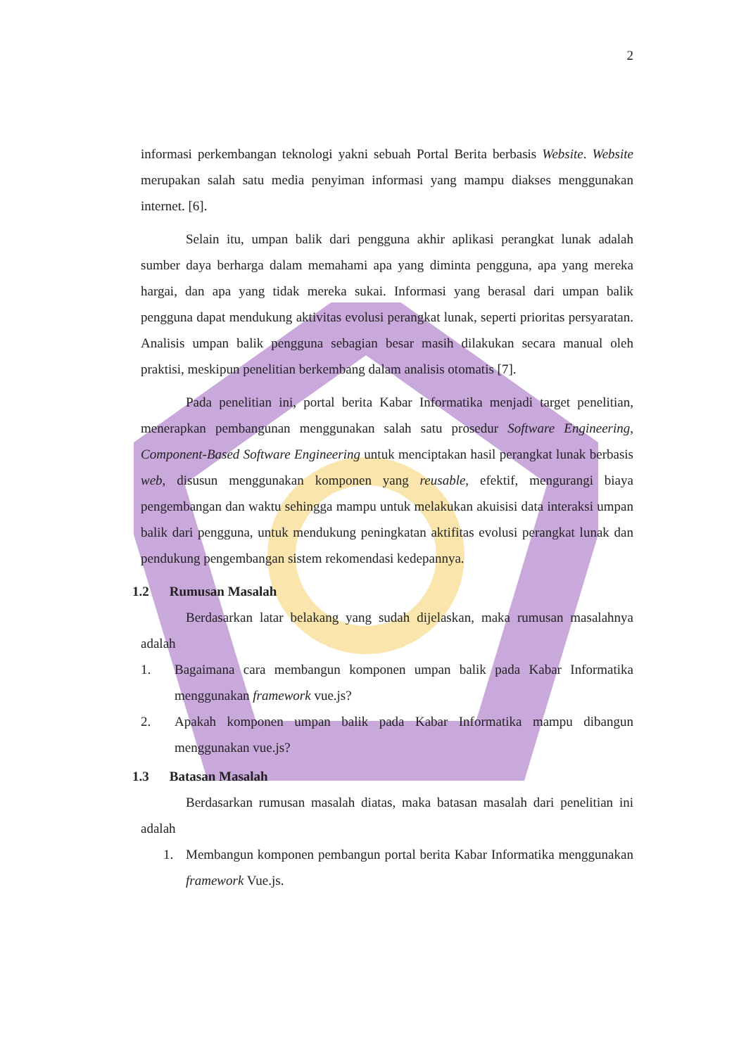2
informasi perkembangan teknologi yakni sebuah Portal Berita berbasis Website. Website merupakan salah satu media penyiman informasi yang mampu diakses menggunakan internet. [6].
Selain itu, umpan balik dari pengguna akhir aplikasi perangkat lunak adalah sumber daya berharga dalam memahami apa yang diminta pengguna, apa yang mereka hargai, dan apa yang tidak mereka sukai. Informasi yang berasal dari umpan balik pengguna dapat mendukung aktivitas evolusi perangkat lunak, seperti prioritas persyaratan. Analisis umpan balik pengguna sebagian besar masih dilakukan secara manual oleh praktisi, meskipun penelitian berkembang dalam analisis otomatis [7].
Pada penelitian ini, portal berita Kabar Informatika menjadi target penelitian, menerapkan pembangunan menggunakan salah satu prosedur Software Engineering, Component-Based Software Engineering untuk menciptakan hasil perangkat lunak berbasis web, disusun menggunakan komponen yang reusable, efektif, mengurangi biaya pengembangan dan waktu sehingga mampu untuk melakukan akuisisi data interaksi umpan balik dari pengguna, untuk mendukung peningkatan aktifitas evolusi perangkat lunak dan pendukung pengembangan sistem rekomendasi kedepannya.
1.2 Rumusan Masalah
Berdasarkan latar belakang yang sudah dijelaskan, maka rumusan masalahnya adalah
1. Bagaimana cara membangun komponen umpan balik pada Kabar Informatika menggunakan framework vue.js?
2. Apakah komponen umpan balik pada Kabar Informatika mampu dibangun menggunakan vue.js?
1.3 Batasan Masalah
Berdasarkan rumusan masalah diatas, maka batasan masalah dari penelitian ini adalah
1. Membangun komponen pembangun portal berita Kabar Informatika menggunakan framework Vue.js.